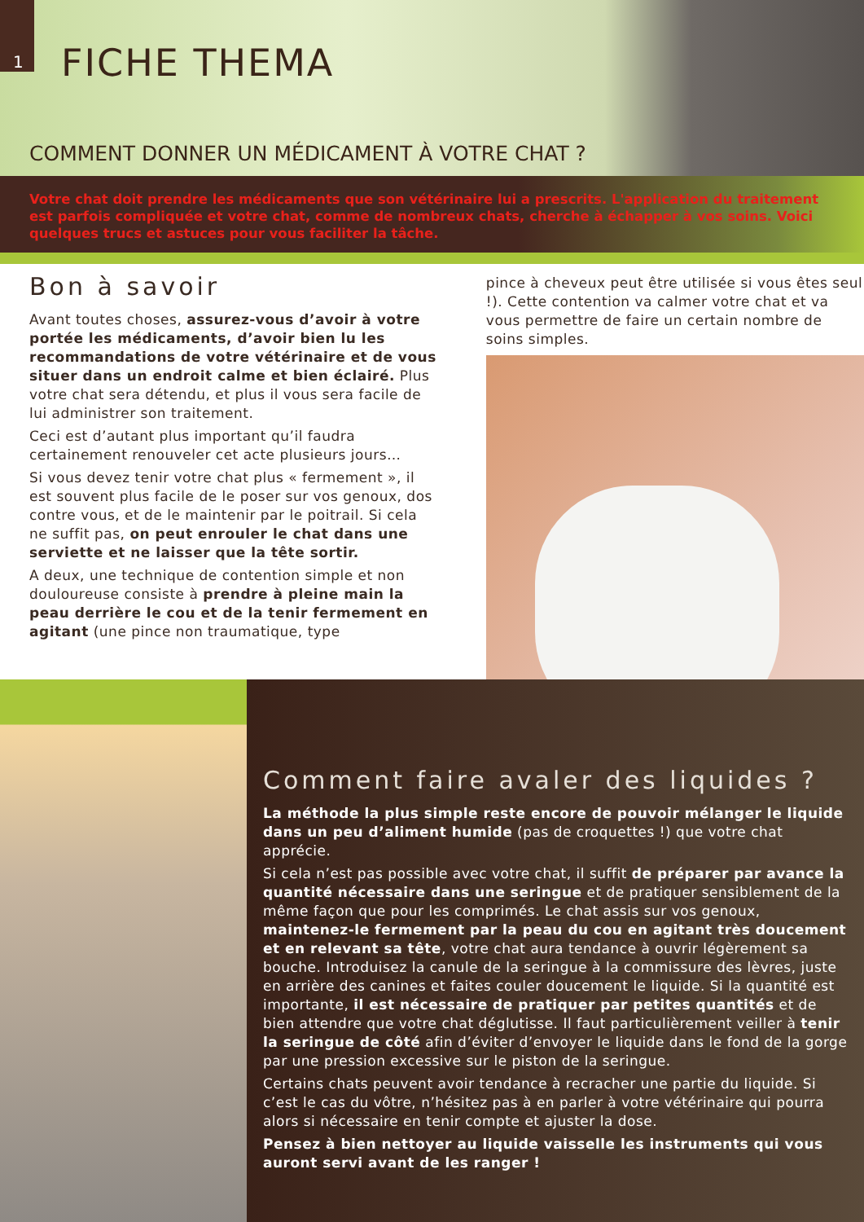1
FICHE THEMA
COMMENT DONNER UN MÉDICAMENT À VOTRE CHAT ?
Votre chat doit prendre les médicaments que son vétérinaire lui a prescrits. L'application du traitement est parfois compliquée et votre chat, comme de nombreux chats, cherche à échapper à vos soins. Voici quelques trucs et astuces pour vous faciliter la tâche.
Bon à savoir
Avant toutes choses, assurez-vous d’avoir à votre portée les médicaments, d’avoir bien lu les recommandations de votre vétérinaire et de vous situer dans un endroit calme et bien éclairé. Plus votre chat sera détendu, et plus il vous sera facile de lui administrer son traitement.
Ceci est d’autant plus important qu’il faudra certainement renouveler cet acte plusieurs jours…
Si vous devez tenir votre chat plus « fermement », il est souvent plus facile de le poser sur vos genoux, dos contre vous, et de le maintenir par le poitrail. Si cela ne suffit pas, on peut enrouler le chat dans une serviette et ne laisser que la tête sortir.
A deux, une technique de contention simple et non douloureuse consiste à prendre à pleine main la peau derrière le cou et de la tenir fermement en agitant (une pince non traumatique, type
pince à cheveux peut être utilisée si vous êtes seul !). Cette contention va calmer votre chat et va vous permettre de faire un certain nombre de soins simples.
Comment faire avaler des liquides ?
La méthode la plus simple reste encore de pouvoir mélanger le liquide dans un peu d’aliment humide (pas de croquettes !) que votre chat apprécie.
Si cela n’est pas possible avec votre chat, il suffit de préparer par avance la quantité nécessaire dans une seringue et de pratiquer sensiblement de la même façon que pour les comprimés. Le chat assis sur vos genoux, maintenez-le fermement par la peau du cou en agitant très doucement et en relevant sa tête, votre chat aura tendance à ouvrir légèrement sa bouche. Introduisez la canule de la seringue à la commissure des lèvres, juste en arrière des canines et faites couler doucement le liquide. Si la quantité est importante, il est nécessaire de pratiquer par petites quantités et de bien attendre que votre chat déglutisse. Il faut particulièrement veiller à tenir la seringue de côté afin d’éviter d’envoyer le liquide dans le fond de la gorge par une pression excessive sur le piston de la seringue.
Certains chats peuvent avoir tendance à recracher une partie du liquide. Si c’est le cas du vôtre, n’hésitez pas à en parler à votre vétérinaire qui pourra alors si nécessaire en tenir compte et ajuster la dose.
Pensez à bien nettoyer au liquide vaisselle les instruments qui vous auront servi avant de les ranger !